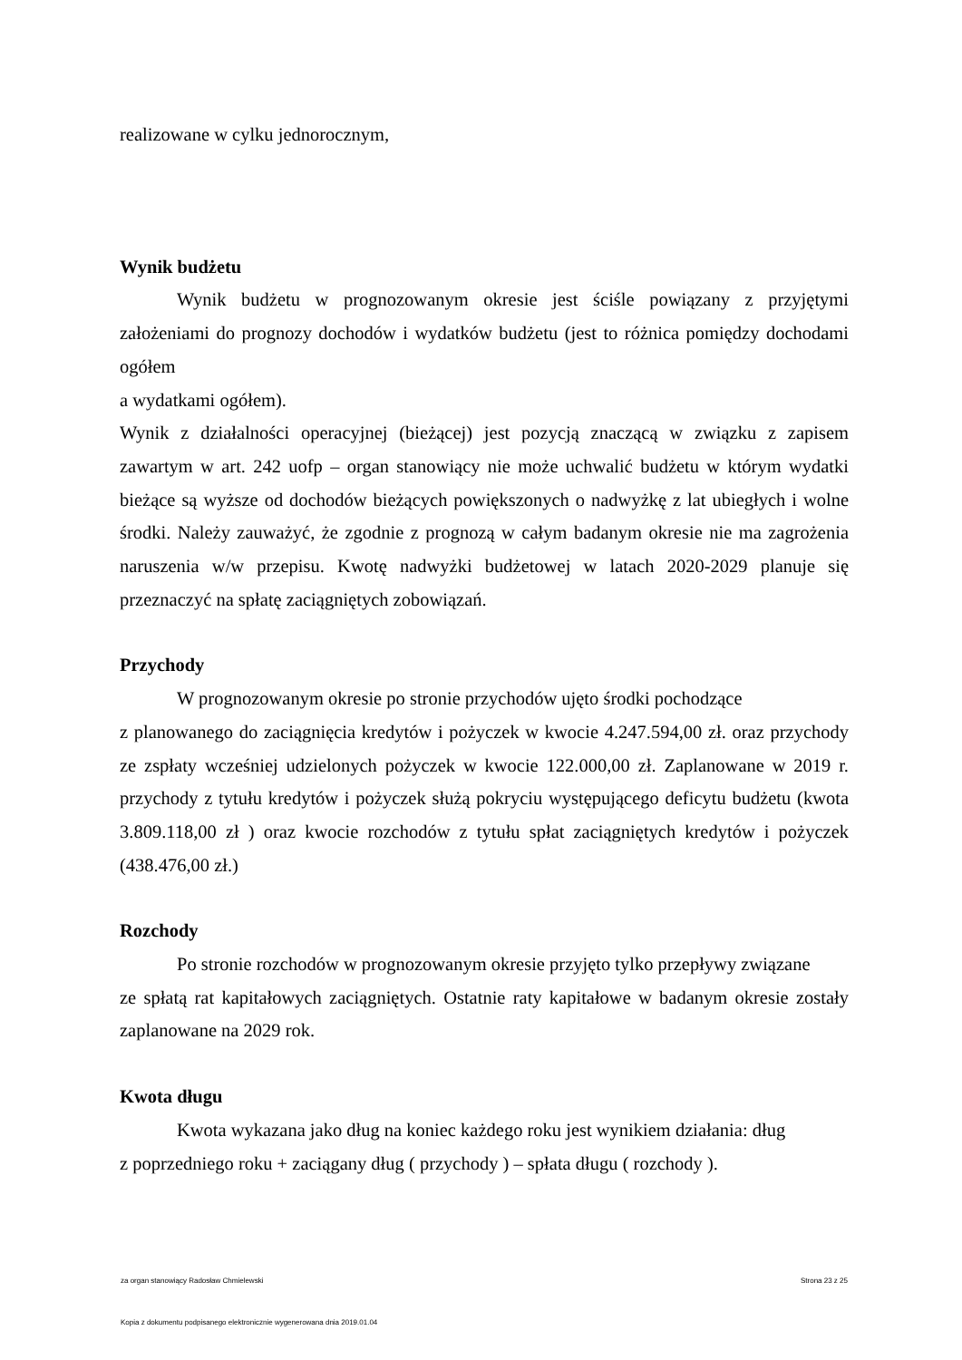realizowane w cylku jednorocznym,
Wynik budżetu
Wynik budżetu w prognozowanym okresie jest ściśle powiązany z przyjętymi założeniami do prognozy dochodów i wydatków budżetu (jest to różnica pomiędzy dochodami ogółem
a wydatkami ogółem).
Wynik z działalności operacyjnej (bieżącej) jest pozycją znaczącą w związku z zapisem zawartym w art. 242 uofp – organ stanowiący nie może uchwalić budżetu w którym wydatki bieżące są wyższe od dochodów bieżących powiększonych o nadwyżkę z lat ubiegłych i wolne środki. Należy zauważyć, że zgodnie z prognozą w całym badanym okresie nie ma zagrożenia naruszenia w/w przepisu. Kwotę nadwyżki budżetowej w latach 2020-2029 planuje się przeznaczyć na spłatę zaciągniętych zobowiązań.
Przychody
W prognozowanym okresie po stronie przychodów ujęto środki pochodzące
z planowanego do zaciągnięcia kredytów i pożyczek w kwocie 4.247.594,00 zł. oraz przychody ze zspłaty wcześniej udzielonych pożyczek w kwocie 122.000,00 zł. Zaplanowane w 2019 r. przychody z tytułu kredytów i pożyczek służą pokryciu występującego deficytu budżetu (kwota 3.809.118,00 zł ) oraz kwocie rozchodów z tytułu spłat zaciągniętych kredytów i pożyczek (438.476,00 zł.)
Rozchody
Po stronie rozchodów w prognozowanym okresie przyjęto tylko przepływy związane
ze spłatą rat kapitałowych zaciągniętych. Ostatnie raty kapitałowe w badanym okresie zostały zaplanowane na 2029 rok.
Kwota długu
Kwota wykazana jako dług na koniec każdego roku jest wynikiem działania: dług
z poprzedniego roku + zaciągany dług ( przychody ) – spłata długu ( rozchody ).
za organ stanowiący Radosław Chmielewski Strona 23 z 25
Kopia z dokumentu podpisanego elektronicznie wygenerowana dnia 2019.01.04